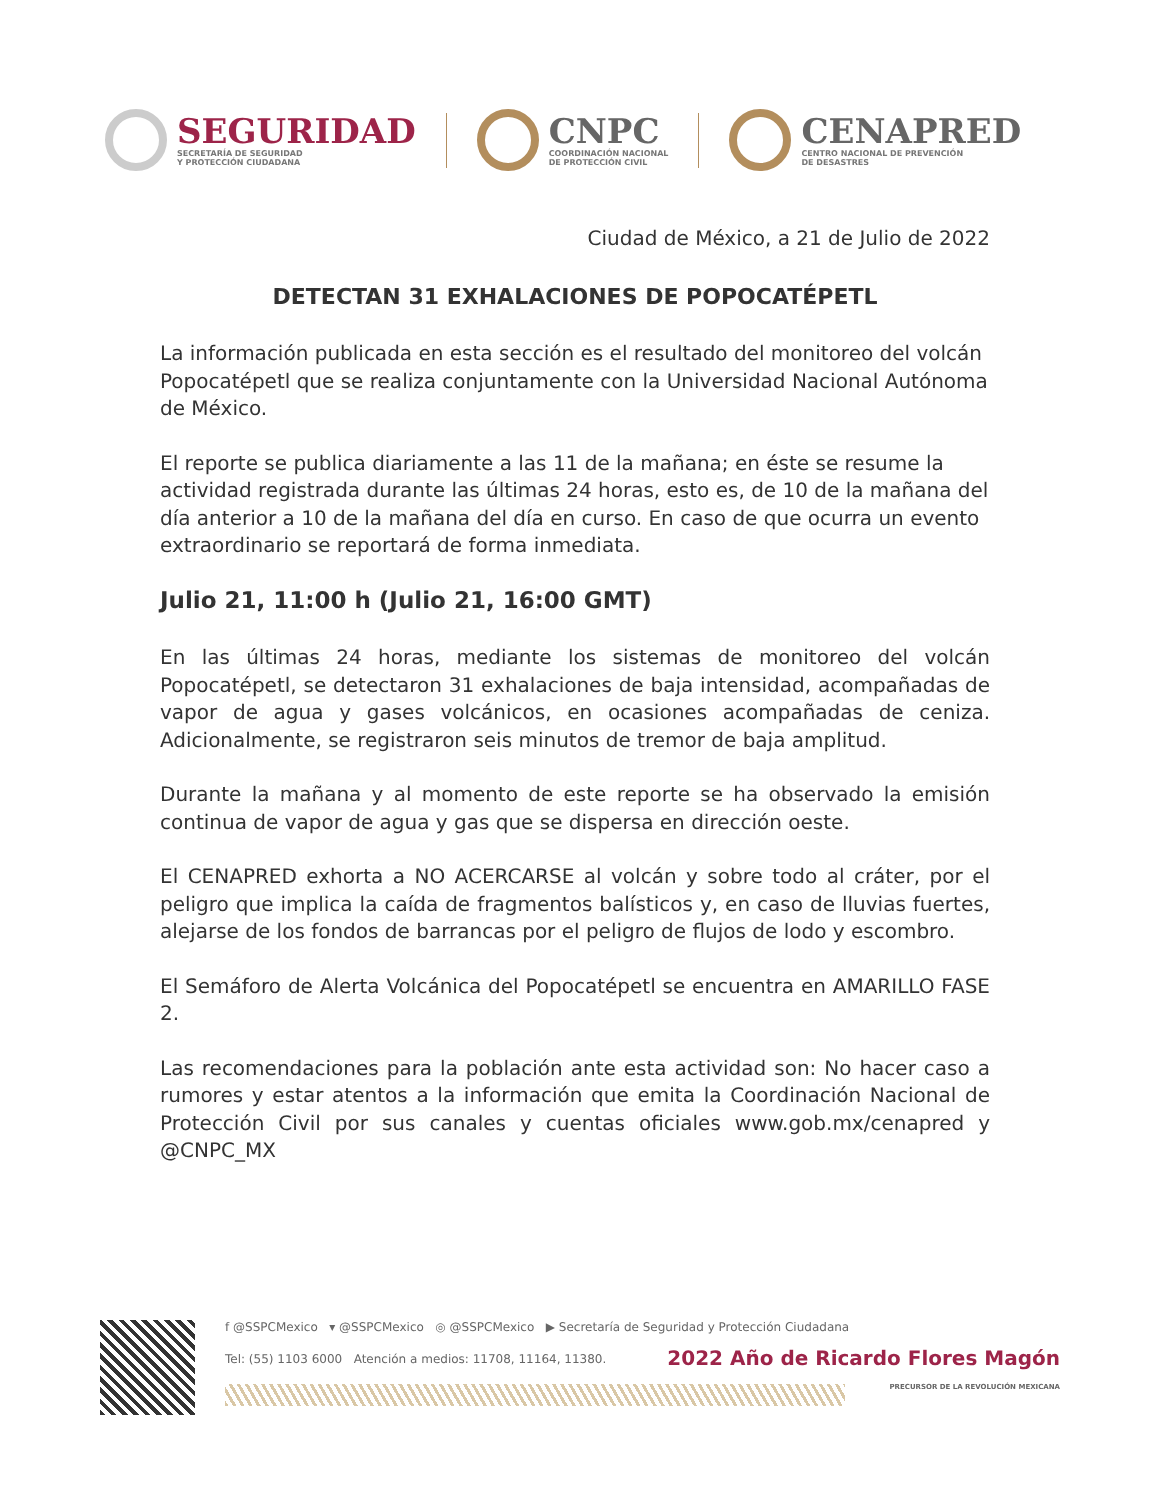SEGURIDAD
SECRETARÍA DE SEGURIDAD
Y PROTECCIÓN CIUDADANA
CNPC
COORDINACIÓN NACIONAL
DE PROTECCIÓN CIVIL
CENAPRED
CENTRO NACIONAL DE PREVENCIÓN
DE DESASTRES
Ciudad de México, a 21 de Julio de 2022
DETECTAN 31 EXHALACIONES DE POPOCATÉPETL
La información publicada en esta sección es el resultado del monitoreo del volcán Popocatépetl que se realiza conjuntamente con la Universidad Nacional Autónoma de México.
El reporte se publica diariamente a las 11 de la mañana; en éste se resume la actividad registrada durante las últimas 24 horas, esto es, de 10 de la mañana del día anterior a 10 de la mañana del día en curso. En caso de que ocurra un evento extraordinario se reportará de forma inmediata.
Julio 21, 11:00 h (Julio 21, 16:00 GMT)
En las últimas 24 horas, mediante los sistemas de monitoreo del volcán Popocatépetl, se detectaron 31 exhalaciones de baja intensidad, acompañadas de vapor de agua y gases volcánicos, en ocasiones acompañadas de ceniza. Adicionalmente, se registraron seis minutos de tremor de baja amplitud.
Durante la mañana y al momento de este reporte se ha observado la emisión continua de vapor de agua y gas que se dispersa en dirección oeste.
El CENAPRED exhorta a NO ACERCARSE al volcán y sobre todo al cráter, por el peligro que implica la caída de fragmentos balísticos y, en caso de lluvias fuertes, alejarse de los fondos de barrancas por el peligro de flujos de lodo y escombro.
El Semáforo de Alerta Volcánica del Popocatépetl se encuentra en AMARILLO FASE 2.
Las recomendaciones para la población ante esta actividad son: No hacer caso a rumores y estar atentos a la información que emita la Coordinación Nacional de Protección Civil por sus canales y cuentas oficiales www.gob.mx/cenapred y @CNPC_MX
f @SSPCMexico ▾ @SSPCMexico ◎ @SSPCMexico ▶ Secretaría de Seguridad y Protección Ciudadana
Tel: (55) 1103 6000 Atención a medios: 11708, 11164, 11380.
2022 Año de Ricardo Flores Magón
PRECURSOR DE LA REVOLUCIÓN MEXICANA